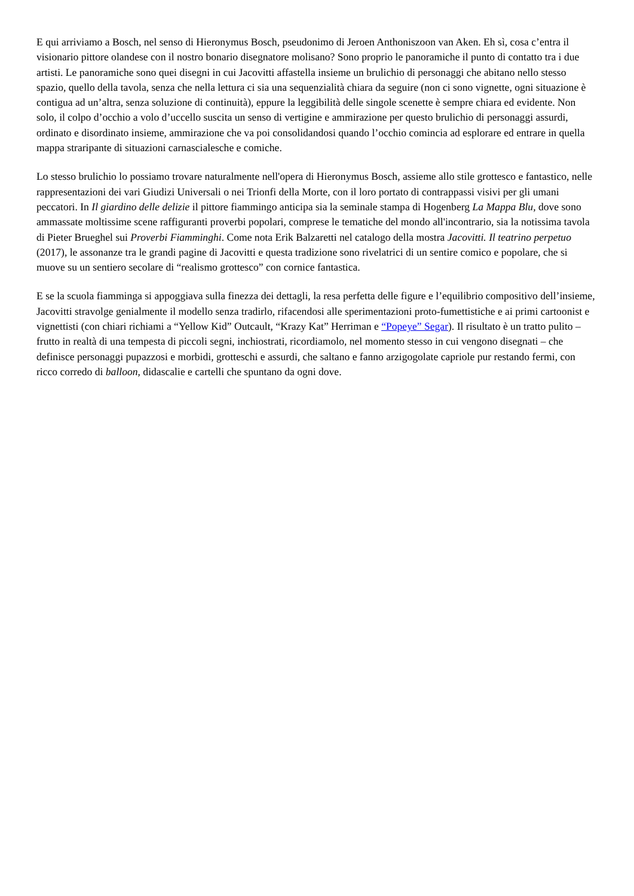E qui arriviamo a Bosch, nel senso di Hieronymus Bosch, pseudonimo di Jeroen Anthoniszoon van Aken. Eh sì, cosa c’entra il visionario pittore olandese con il nostro bonario disegnatore molisano? Sono proprio le panoramiche il punto di contatto tra i due artisti. Le panoramiche sono quei disegni in cui Jacovitti affastella insieme un brulichio di personaggi che abitano nello stesso spazio, quello della tavola, senza che nella lettura ci sia una sequenzialità chiara da seguire (non ci sono vignette, ogni situazione è contigua ad un’altra, senza soluzione di continuità), eppure la leggibilità delle singole scenette è sempre chiara ed evidente. Non solo, il colpo d’occhio a volo d’uccello suscita un senso di vertigine e ammirazione per questo brulichio di personaggi assurdi, ordinato e disordinato insieme, ammirazione che va poi consolidandosi quando l’occhio comincia ad esplorare ed entrare in quella mappa straripante di situazioni carnascialesche e comiche.
Lo stesso brulichio lo possiamo trovare naturalmente nell'opera di Hieronymus Bosch, assieme allo stile grottesco e fantastico, nelle rappresentazioni dei vari Giudizi Universali o nei Trionfi della Morte, con il loro portato di contrappassi visivi per gli umani peccatori. In Il giardino delle delizie il pittore fiammingo anticipa sia la seminale stampa di Hogenberg La Mappa Blu, dove sono ammassate moltissime scene raffiguranti proverbi popolari, comprese le tematiche del mondo all'incontrario, sia la notissima tavola di Pieter Brueghel sui Proverbi Fiamminghi. Come nota Erik Balzaretti nel catalogo della mostra Jacovitti. Il teatrino perpetuo (2017), le assonanze tra le grandi pagine di Jacovitti e questa tradizione sono rivelatrici di un sentire comico e popolare, che si muove su un sentiero secolare di “realismo grottesco” con cornice fantastica.
E se la scuola fiamminga si appoggiava sulla finezza dei dettagli, la resa perfetta delle figure e l’equilibrio compositivo dell’insieme, Jacovitti stravolge genialmente il modello senza tradirlo, rifacendosi alle sperimentazioni proto-fumettistiche e ai primi cartoonist e vignettisti (con chiari richiami a “Yellow Kid” Outcault, “Krazy Kat” Herriman e “Popeye” Segar). Il risultato è un tratto pulito – frutto in realtà di una tempesta di piccoli segni, inchiostrati, ricordiamolo, nel momento stesso in cui vengono disegnati – che definisce personaggi pupazzosi e morbidi, grotteschi e assurdi, che saltano e fanno arzigogolate capriole pur restando fermi, con ricco corredo di balloon, didascalie e cartelli che spuntano da ogni dove.